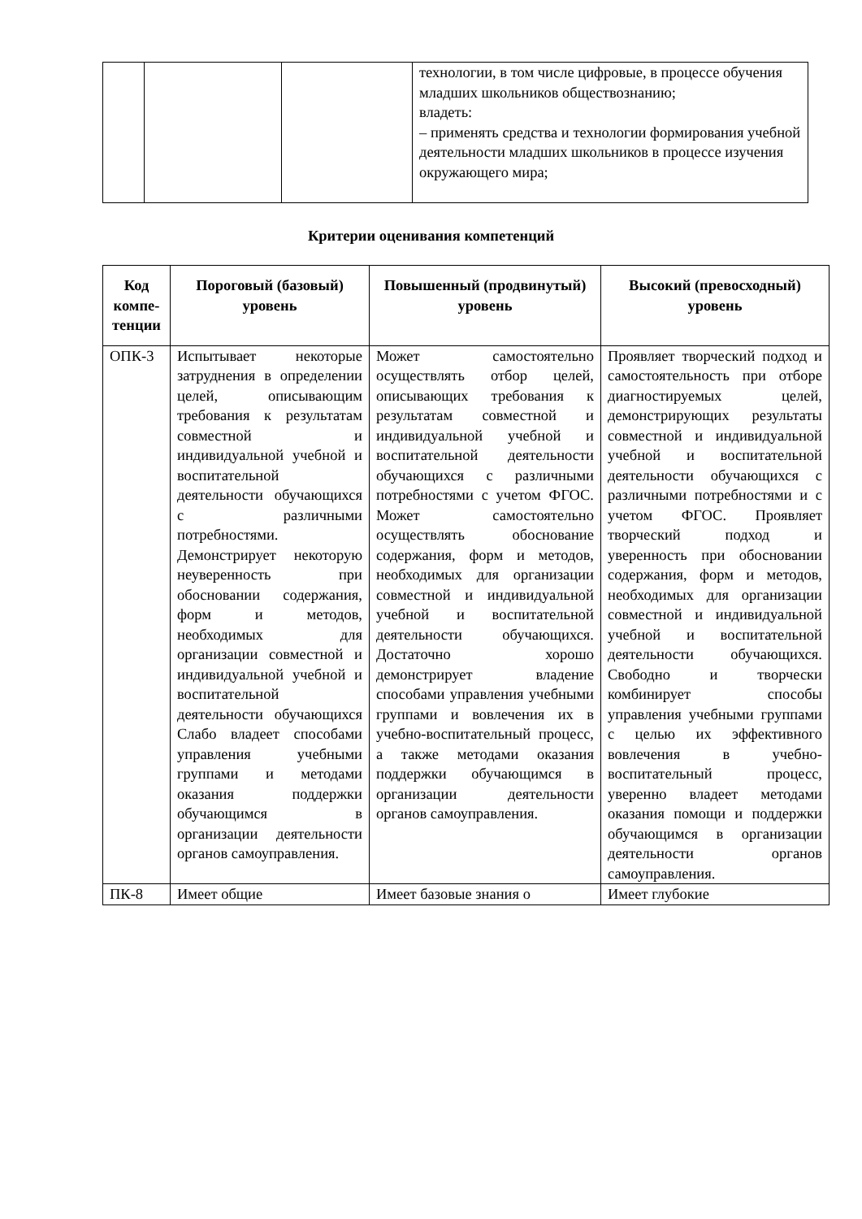| | | | технологии, в том числе цифровые, в процессе обучения младших школьников обществознанию; владеть: – применять средства и технологии формирования учебной деятельности младших школьников в процессе изучения окружающего мира; |
Критерии оценивания компетенций
| Код компе-тенции | Пороговый (базовый) уровень | Повышенный (продвинутый) уровень | Высокий (превосходный) уровень |
| --- | --- | --- | --- |
| ОПК-3 | Испытывает некоторые затруднения в определении целей, описывающим требования к результатам совместной и индивидуальной учебной и воспитательной деятельности обучающихся с различными потребностями. Демонстрирует некоторую неуверенность при обосновании содержания, форм и методов, необходимых для организации совместной и индивидуальной учебной и воспитательной деятельности обучающихся Слабо владеет способами управления учебными группами и методами оказания поддержки обучающимся в организации деятельности органов самоуправления. | Может самостоятельно осуществлять отбор целей, описывающих требования к результатам совместной и индивидуальной учебной и воспитательной деятельности обучающихся с различными потребностями с учетом ФГОС. Может самостоятельно осуществлять обоснование содержания, форм и методов, необходимых для организации совместной и индивидуальной учебной и воспитательной деятельности обучающихся. Достаточно хорошо демонстрирует владение способами управления учебными группами и вовлечения их в учебно-воспитательный процесс, а также методами оказания поддержки обучающимся в организации деятельности органов самоуправления. | Проявляет творческий подход и самостоятельность при отборе диагностируемых целей, демонстрирующих результаты совместной и индивидуальной учебной и воспитательной деятельности обучающихся с различными потребностями и с учетом ФГОС. Проявляет творческий подход и уверенность при обосновании содержания, форм и методов, необходимых для организации совместной и индивидуальной учебной и воспитательной деятельности обучающихся. Свободно и творчески комбинирует способы управления учебными группами с целью их эффективного вовлечения в учебно-воспитательный процесс, уверенно владеет методами оказания помощи и поддержки обучающимся в организации деятельности органов самоуправления. |
| ПК-8 | Имеет общие | Имеет базовые знания о | Имеет глубокие |